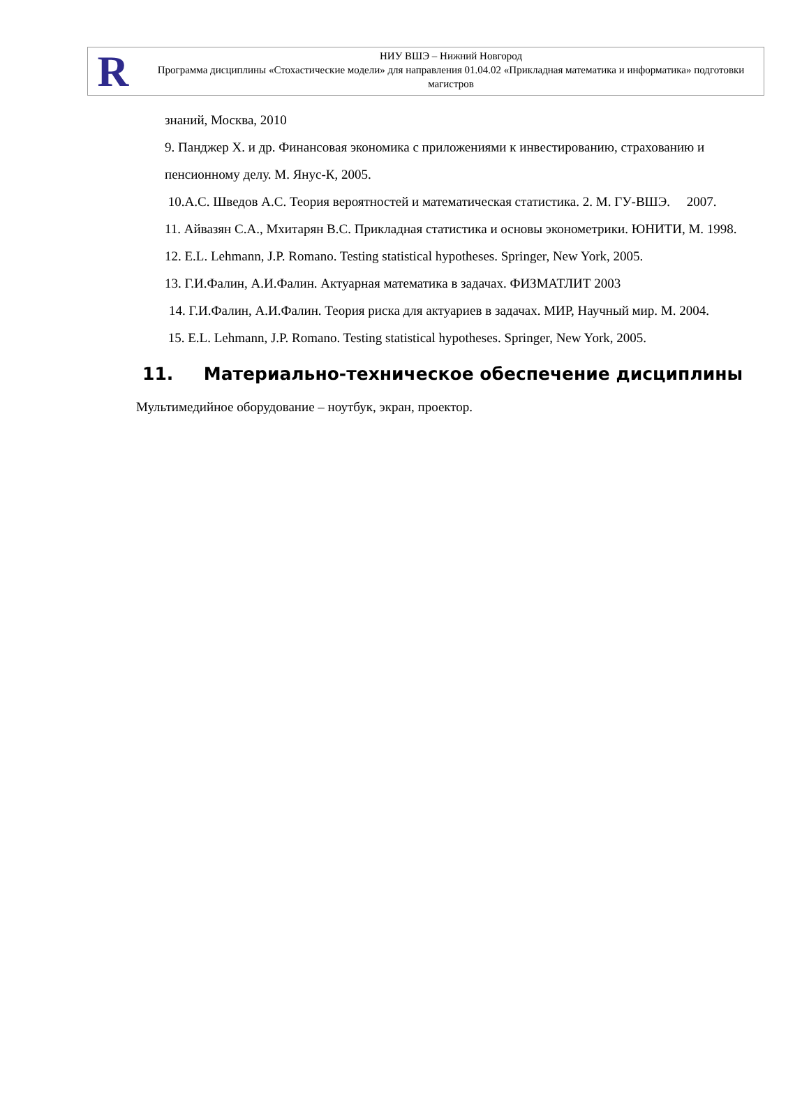R
НИУ ВШЭ – Нижний Новгород
Программа дисциплины «Стохастические модели» для направления 01.04.02 «Прикладная математика и информатика» подготовки магистров
знаний, Москва, 2010
9. Панджер Х. и др. Финансовая экономика с приложениями к инвестированию, страхованию и пенсионному делу. М. Янус-К, 2005.
10.А.С. Шведов А.С. Теория вероятностей и математическая статистика. 2. М. ГУ-ВШЭ. 2007.
11. Айвазян С.А., Мхитарян В.С. Прикладная статистика и основы эконометрики. ЮНИТИ, М. 1998.
12. E.L. Lehmann, J.P. Romano. Testing statistical hypotheses. Springer, New York, 2005.
13. Г.И.Фалин, А.И.Фалин. Актуарная математика в задачах. ФИЗМАТЛИТ 2003
14. Г.И.Фалин, А.И.Фалин. Теория риска для актуариев в задачах. МИР, Научный мир. М. 2004.
15. E.L. Lehmann, J.P. Romano. Testing statistical hypotheses. Springer, New York, 2005.
11. Материально-техническое обеспечение дисциплины
Мультимедийное оборудование – ноутбук, экран, проектор.